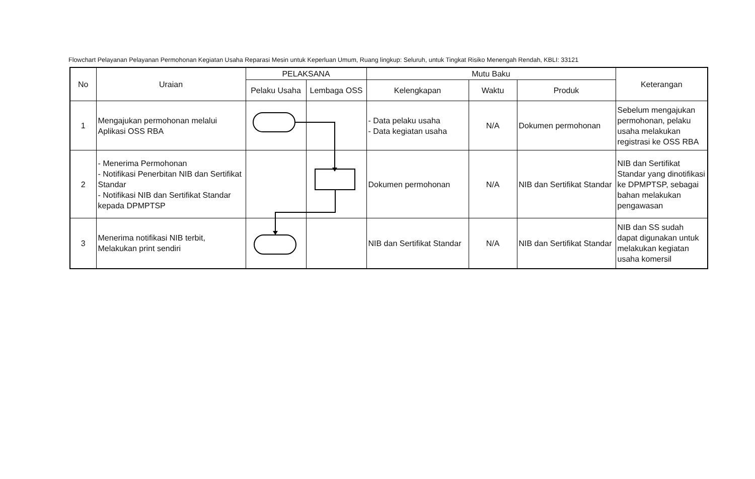Flowchart Pelayanan Pelayanan Permohonan Kegiatan Usaha Reparasi Mesin untuk Keperluan Umum, Ruang lingkup: Seluruh, untuk Tingkat Risiko Menengah Rendah, KBLI: 33121
| No | Uraian | PELAKSANA | | Mutu Baku | | | Keterangan |
| --- | --- | --- | --- | --- | --- | --- | --- |
| | | Pelaku Usaha | Lembaga OSS | Kelengkapan | Waktu | Produk | |
| 1 | Mengajukan permohonan melalui Aplikasi OSS RBA | | | - Data pelaku usaha - Data kegiatan usaha | N/A | Dokumen permohonan | Sebelum mengajukan permohonan, pelaku usaha melakukan registrasi ke OSS RBA |
| 2 | - Menerima Permohonan - Notifikasi Penerbitan NIB dan Sertifikat Standar - Notifikasi NIB dan Sertifikat Standar kepada DPMPTSP | | | Dokumen permohonan | N/A | NIB dan Sertifikat Standar | NIB dan Sertifikat Standar yang dinotifikasi ke DPMPTSP, sebagai bahan melakukan pengawasan |
| 3 | Menerima notifikasi NIB terbit, Melakukan print sendiri | | | NIB dan Sertifikat Standar | N/A | NIB dan Sertifikat Standar | NIB dan SS sudah dapat digunakan untuk melakukan kegiatan usaha komersil |